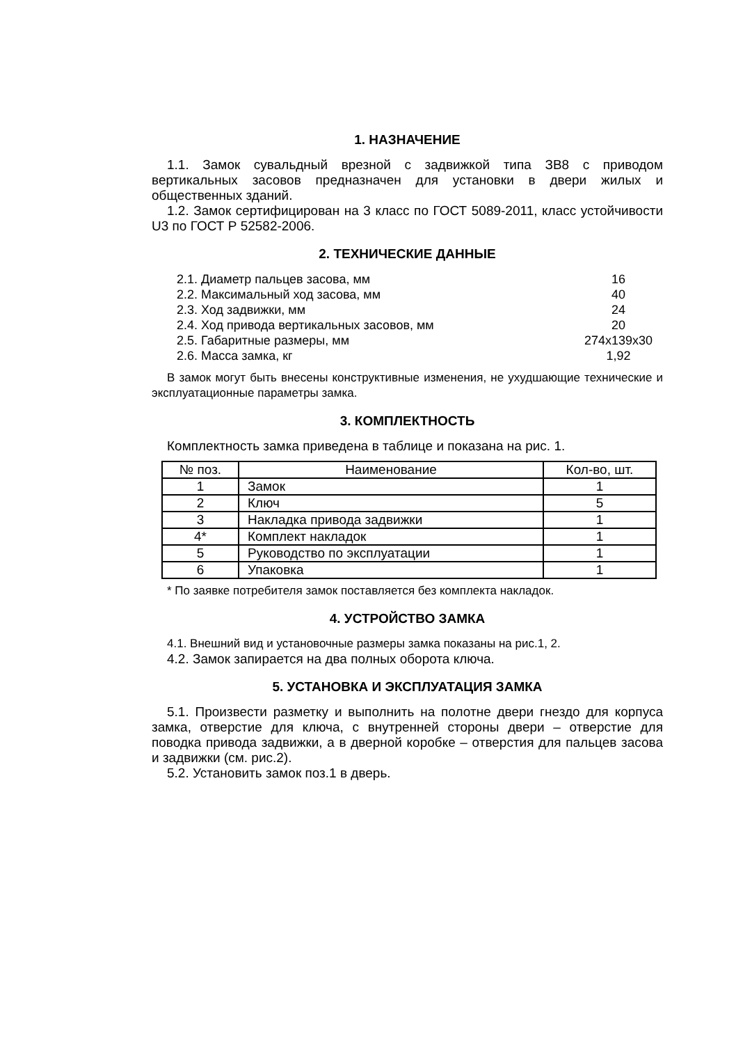1. НАЗНАЧЕНИЕ
1.1. Замок сувальдный врезной с задвижкой типа ЗВ8 с приводом вертикальных засовов предназначен для установки в двери жилых и общественных зданий.
1.2. Замок сертифицирован на 3 класс по ГОСТ 5089-2011, класс устойчивости U3 по ГОСТ Р 52582-2006.
2. ТЕХНИЧЕСКИЕ ДАННЫЕ
| 2.1. Диаметр пальцев засова, мм | 16 |
| 2.2. Максимальный ход засова, мм | 40 |
| 2.3. Ход задвижки, мм | 24 |
| 2.4. Ход привода вертикальных засовов, мм | 20 |
| 2.5. Габаритные размеры, мм | 274x139x30 |
| 2.6. Масса замка, кг | 1,92 |
В замок могут быть внесены конструктивные изменения, не ухудшающие технические и эксплуатационные параметры замка.
3. КОМПЛЕКТНОСТЬ
Комплектность замка приведена в таблице и показана на рис. 1.
| № поз. | Наименование | Кол-во, шт. |
| --- | --- | --- |
| 1 | Замок | 1 |
| 2 | Ключ | 5 |
| 3 | Накладка привода задвижки | 1 |
| 4* | Комплект накладок | 1 |
| 5 | Руководство по эксплуатации | 1 |
| 6 | Упаковка | 1 |
* По заявке потребителя замок поставляется без комплекта накладок.
4. УСТРОЙСТВО ЗАМКА
4.1. Внешний вид и установочные размеры замка показаны на рис.1, 2.
4.2. Замок запирается на два полных оборота ключа.
5. УСТАНОВКА И ЭКСПЛУАТАЦИЯ ЗАМКА
5.1. Произвести разметку и выполнить на полотне двери гнездо для корпуса замка, отверстие для ключа, с внутренней стороны двери – отверстие для поводка привода задвижки, а в дверной коробке – отверстия для пальцев засова и задвижки (см. рис.2).
5.2. Установить замок поз.1 в дверь.